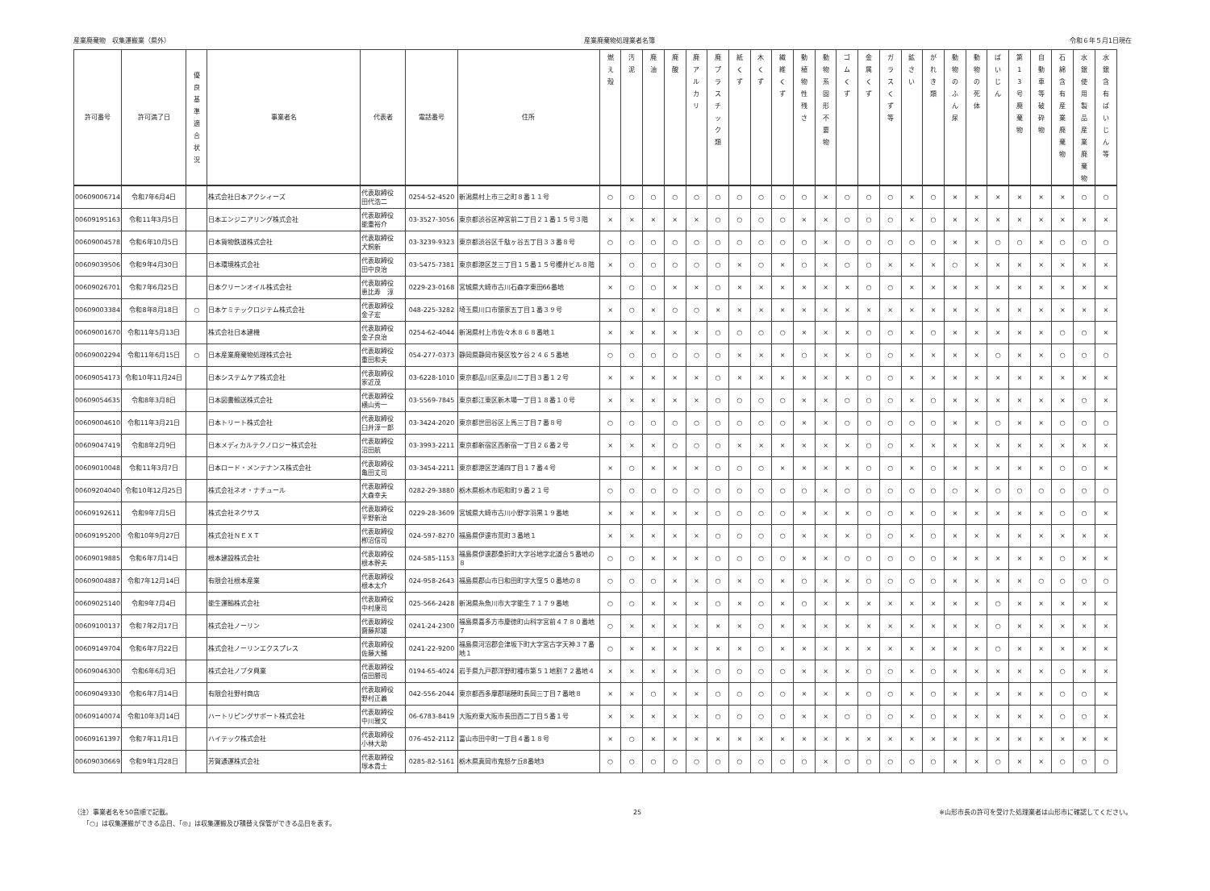産業廃棄物　収集運搬業（県外） 産業廃棄物処理業者名簿 令和６年５月1日現在
| 許可番号 | 許可満了日 | 優 良 基 準 適 合 状 況 | 事業者名 | 代表者 | 電話番号 | 住所 | 燃 え 殻 | 汚 泥 | 廃 油 | 廃 酸 | 廃 ア ル カ リ | 廃 プ ラ ス チ ッ ク 類 | 紙 く ず | 木 く ず | 繊 維 く ず | 動 植 物 性 残 さ | 動 物 系 固 形 不 要 物 | ゴ ム く ず | 金 属 く ず | ガ ラ ス く ず 等 | 鉱 さ い | が れ き 類 | 動 物 の ふ ん 尿 | 動 物 の 死 体 | ば い じ ん | 第 1 3 号 廃 棄 物 | 自 動 車 等 破 砕 物 | 石 綿 含 有 産 業 廃 棄 物 | 水 銀 使 用 製 品 産 業 廃 棄 物 | 水 銀 含 有 ば い じ ん 等 |
| --- | --- | --- | --- | --- | --- | --- | --- | --- | --- | --- | --- | --- | --- | --- | --- | --- | --- | --- | --- | --- | --- | --- | --- | --- | --- | --- | --- | --- | --- | --- |
| 00609006714 | 令和7年6月4日 | | 株式会社日本アクシィーズ | 代表取締役 田代浩二 | 0254-52-4520 | 新潟県村上市三之町８番１１号 | ○ | ○ | ○ | ○ | ○ | ○ | ○ | ○ | ○ | ○ | × | ○ | ○ | ○ | × | ○ | × | × | × | × | × | × | ○ | ○ |
| 00609195163 | 令和11年3月5日 | | 日本エンジニアリング株式会社 | 代表取締役 能重裕介 | 03-3527-3056 | 東京都渋谷区神宮前二丁目２１番１５号３階 | × | × | × | × | × | ○ | ○ | ○ | ○ | × | × | ○ | ○ | ○ | × | ○ | × | × | × | × | × | × | × | × |
| 00609004578 | 令和6年10月5日 | | 日本貨物鉄道株式会社 | 代表取締役 犬飼新 | 03-3239-9323 | 東京都渋谷区千駄ヶ谷五丁目３３番８号 | ○ | ○ | ○ | ○ | ○ | ○ | ○ | ○ | ○ | ○ | × | ○ | ○ | ○ | ○ | ○ | × | × | ○ | ○ | × | ○ | ○ | ○ |
| 00609039506 | 令和9年4月30日 | | 日本環境株式会社 | 代表取締役 田中良治 | 03-5475-7381 | 東京都港区芝三丁目１５番１５号櫻井ビル８階 | × | ○ | ○ | ○ | ○ | ○ | × | ○ | × | ○ | × | ○ | ○ | × | × | × | ○ | × | × | × | × | × | × | × |
| 00609026701 | 令和7年6月25日 | | 日本クリーンオイル株式会社 | 代表取締役 恵比寿 淳 | 0229-23-0168 | 宮城県大崎市古川石森字東田66番地 | × | ○ | ○ | × | × | ○ | × | × | × | × | × | × | ○ | ○ | × | × | × | × | × | × | × | × | × | × |
| 00609003384 | 令和8年8月18日 | ○ | 日本ケミテックロジテム株式会社 | 代表取締役 金子宏 | 048-225-3282 | 埼玉県川口市領家五丁目１番３９号 | × | ○ | × | ○ | ○ | × | × | × | × | × | × | × | × | × | × | × | × | × | × | × | × | × | × | × |
| 00609001670 | 令和11年5月13日 | | 株式会社日本建機 | 代表取締役 金子良治 | 0254-62-4044 | 新潟県村上市佐々木８６８番地１ | × | × | × | × | × | ○ | ○ | ○ | ○ | × | × | × | ○ | ○ | × | ○ | × | × | × | × | × | ○ | ○ | × |
| 00609002294 | 令和11年6月15日 | ○ | 日本産業廃棄物処理株式会社 | 代表取締役 重田和夫 | 054-277-0373 | 静岡県静岡市葵区牧ケ谷２４６５番地 | ○ | ○ | ○ | ○ | ○ | ○ | × | × | × | ○ | × | × | ○ | ○ | × | × | × | × | ○ | × | × | ○ | ○ | ○ |
| 00609054173 | 令和10年11月24日 | | 日本システムケア株式会社 | 代表取締役 家近茂 | 03-6228-1010 | 東京都品川区東品川二丁目３番１２号 | × | × | × | × | × | ○ | × | × | × | × | × | × | ○ | ○ | × | × | × | × | × | × | × | × | × | × |
| 00609054635 | 令和8年3月8日 | | 日本図書輸送株式会社 | 代表取締役 横山秀一 | 03-5569-7845 | 東京都江東区新木場一丁目１８番１０号 | × | × | × | × | × | ○ | ○ | ○ | ○ | × | × | ○ | ○ | ○ | × | ○ | × | × | × | × | × | × | ○ | × |
| 00609004610 | 令和11年3月21日 | | 日本トリート株式会社 | 代表取締役 臼井淳一郎 | 03-3424-2020 | 東京都世田谷区上馬三丁目７番８号 | ○ | ○ | ○ | ○ | ○ | ○ | ○ | ○ | ○ | × | × | ○ | ○ | ○ | ○ | ○ | × | × | ○ | × | × | ○ | ○ | ○ |
| 00609047419 | 令和8年2月9日 | | 日本メディカルテクノロジー株式会社 | 代表取締役 沼田航 | 03-3993-2211 | 東京都新宿区西新宿一丁目２６番２号 | × | × | × | ○ | ○ | ○ | × | × | × | × | × | × | ○ | ○ | × | × | × | × | × | × | × | × | × | × |
| 00609010048 | 令和11年3月7日 | | 日本ロード・メンテナンス株式会社 | 代表取締役 亀田丈司 | 03-3454-2211 | 東京都港区芝浦四丁目１７番４号 | × | ○ | × | × | × | ○ | ○ | ○ | × | × | × | × | ○ | ○ | × | ○ | × | × | × | × | × | ○ | ○ | × |
| 00609204040 | 令和10年12月25日 | | 株式会社ネオ・ナチュール | 代表取締役 大森幸夫 | 0282-29-3880 | 栃木県栃木市昭和町９番２１号 | ○ | ○ | ○ | ○ | ○ | ○ | ○ | ○ | ○ | ○ | × | ○ | ○ | ○ | ○ | ○ | ○ | × | ○ | ○ | ○ | ○ | ○ | ○ |
| 00609192611 | 令和9年7月5日 | | 株式会社ネクサス | 代表取締役 平野新治 | 0229-28-3609 | 宮城県大崎市古川小野字羽黒１９番地 | × | × | × | × | × | ○ | ○ | ○ | ○ | × | × | × | ○ | ○ | × | ○ | × | × | × | × | × | ○ | ○ | × |
| 00609195200 | 令和10年9月27日 | | 株式会社ＮＥＸＴ | 代表取締役 栁沼信司 | 024-597-8270 | 福島県伊達市荒町３番地１ | × | × | × | × | × | ○ | ○ | ○ | ○ | × | × | × | ○ | ○ | × | ○ | × | × | × | × | × | × | × | × |
| 00609019885 | 令和6年7月14日 | | 根本建設株式会社 | 代表取締役 根本幹夫 | 024-585-1153 | 福島県伊達郡桑折町大字谷地字北道合５番地の８ | ○ | ○ | × | × | × | ○ | ○ | ○ | ○ | × | × | ○ | ○ | ○ | ○ | ○ | × | × | × | × | × | ○ | × | × |
| 00609004887 | 令和7年12月14日 | | 有限会社根本産業 | 代表取締役 根本太介 | 024-958-2643 | 福島県郡山市日和田町字大窪５０番地の８ | ○ | ○ | ○ | × | × | ○ | × | ○ | × | ○ | × | × | ○ | ○ | ○ | ○ | × | × | × | × | ○ | ○ | ○ | ○ |
| 00609025140 | 令和9年7月4日 | | 能生運輸株式会社 | 代表取締役 中村康司 | 025-566-2428 | 新潟県糸魚川市大字能生７１７９番地 | ○ | ○ | × | × | × | ○ | × | ○ | × | ○ | × | × | × | × | × | × | × | × | ○ | × | × | × | × | × |
| 00609100137 | 令和7年2月17日 | | 株式会社ノーリン | 代表取締役 齋藤邦雄 | 0241-24-2300 | 福島県喜多方市慶徳町山科字宮前４７８０番地７ | ○ | × | × | × | × | × | × | ○ | × | × | × | × | × | × | × | × | × | × | ○ | × | × | × | × | × |
| 00609149704 | 令和6年7月22日 | | 株式会社ノーリンエクスプレス | 代表取締役 佐藤大輔 | 0241-22-9200 | 福島県河沼郡会津坂下町大字宮古字天神３７番地１ | ○ | × | × | × | × | × | × | ○ | × | × | × | × | × | × | × | × | × | × | ○ | × | × | × | × | × |
| 00609046300 | 令和6年6月3日 | | 株式会社ノブタ興業 | 代表取締役 信田勝司 | 0194-65-4024 | 岩手県九戸郡洋野町種市第５１地割７２番地４ | × | × | × | × | × | ○ | ○ | ○ | ○ | × | × | × | ○ | ○ | × | ○ | × | × | × | × | × | ○ | × | × |
| 00609049330 | 令和6年7月14日 | | 有限会社野村商店 | 代表取締役 野村正義 | 042-556-2044 | 東京都西多摩郡瑞穂町長岡三丁目７番地８ | × | × | ○ | × | × | ○ | ○ | ○ | ○ | × | × | × | ○ | ○ | × | ○ | × | × | × | × | × | ○ | ○ | × |
| 00609140074 | 令和10年3月14日 | | ハートリピングサポート株式会社 | 代表取締役 中川雅文 | 06-6783-8419 | 大阪府東大阪市長田西二丁目５番１号 | × | × | × | × | × | ○ | ○ | ○ | ○ | × | × | ○ | ○ | ○ | × | ○ | × | × | × | × | × | ○ | ○ | × |
| 00609161397 | 令和7年11月1日 | | ハイテック株式会社 | 代表取締役 小林大助 | 076-452-2112 | 富山市田中町一丁目４番１８号 | × | ○ | × | × | × | × | × | × | × | × | × | × | × | × | × | × | × | × | × | × | × | × | × | × |
| 00609030669 | 令和9年1月28日 | | 芳賀通運株式会社 | 代表取締役 塚本貴士 | 0285-82-5161 | 栃木県真岡市鬼怒ケ丘8番地3 | ○ | ○ | ○ | ○ | ○ | ○ | ○ | ○ | ○ | ○ | × | ○ | ○ | ○ | ○ | ○ | × | × | ○ | × | × | ○ | ○ | ○ |
（注）事業者名を50音順で記載。
　　「○」は収集運搬ができる品目、「◎」は収集運搬及び積替え保管ができる品目を表す。
25 ※山形市長の許可を受けた処理業者は山形市に確認してください。